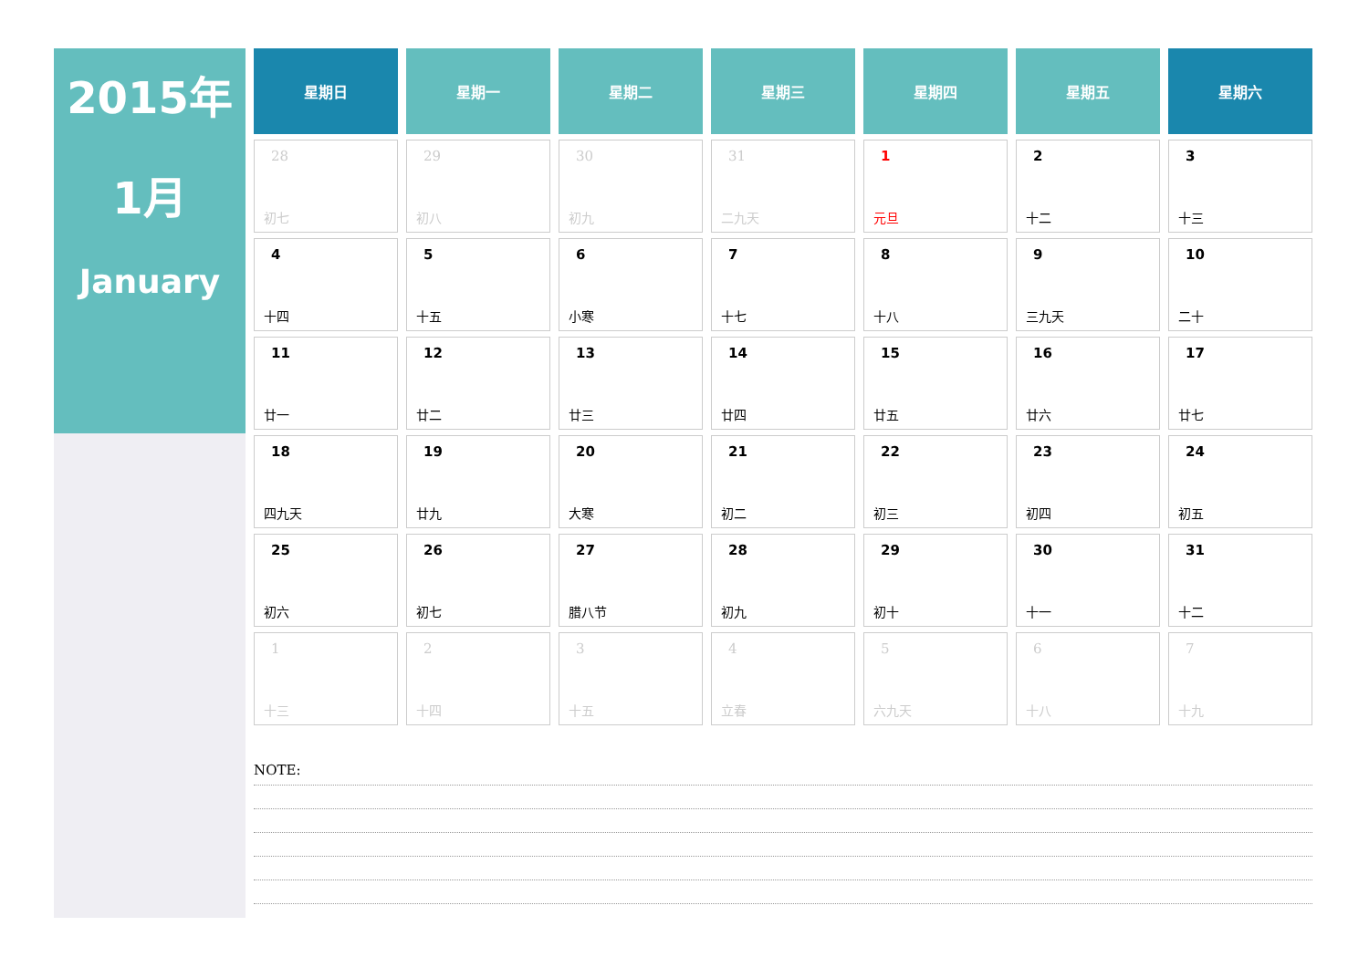2015年
1月
January
| 星期日 | 星期一 | 星期二 | 星期三 | 星期四 | 星期五 | 星期六 |
| --- | --- | --- | --- | --- | --- | --- |
| 28 初七 | 29 初八 | 30 初九 | 31 二九天 | 1 元旦 | 2 十二 | 3 十三 |
| 4 十四 | 5 十五 | 6 小寒 | 7 十七 | 8 十八 | 9 三九天 | 10 二十 |
| 11 廿一 | 12 廿二 | 13 廿三 | 14 廿四 | 15 廿五 | 16 廿六 | 17 廿七 |
| 18 四九天 | 19 廿九 | 20 大寒 | 21 初二 | 22 初三 | 23 初四 | 24 初五 |
| 25 初六 | 26 初七 | 27 腊八节 | 28 初九 | 29 初十 | 30 十一 | 31 十二 |
| 1 十三 | 2 十四 | 3 十五 | 4 立春 | 5 六九天 | 6 十八 | 7 十九 |
NOTE: